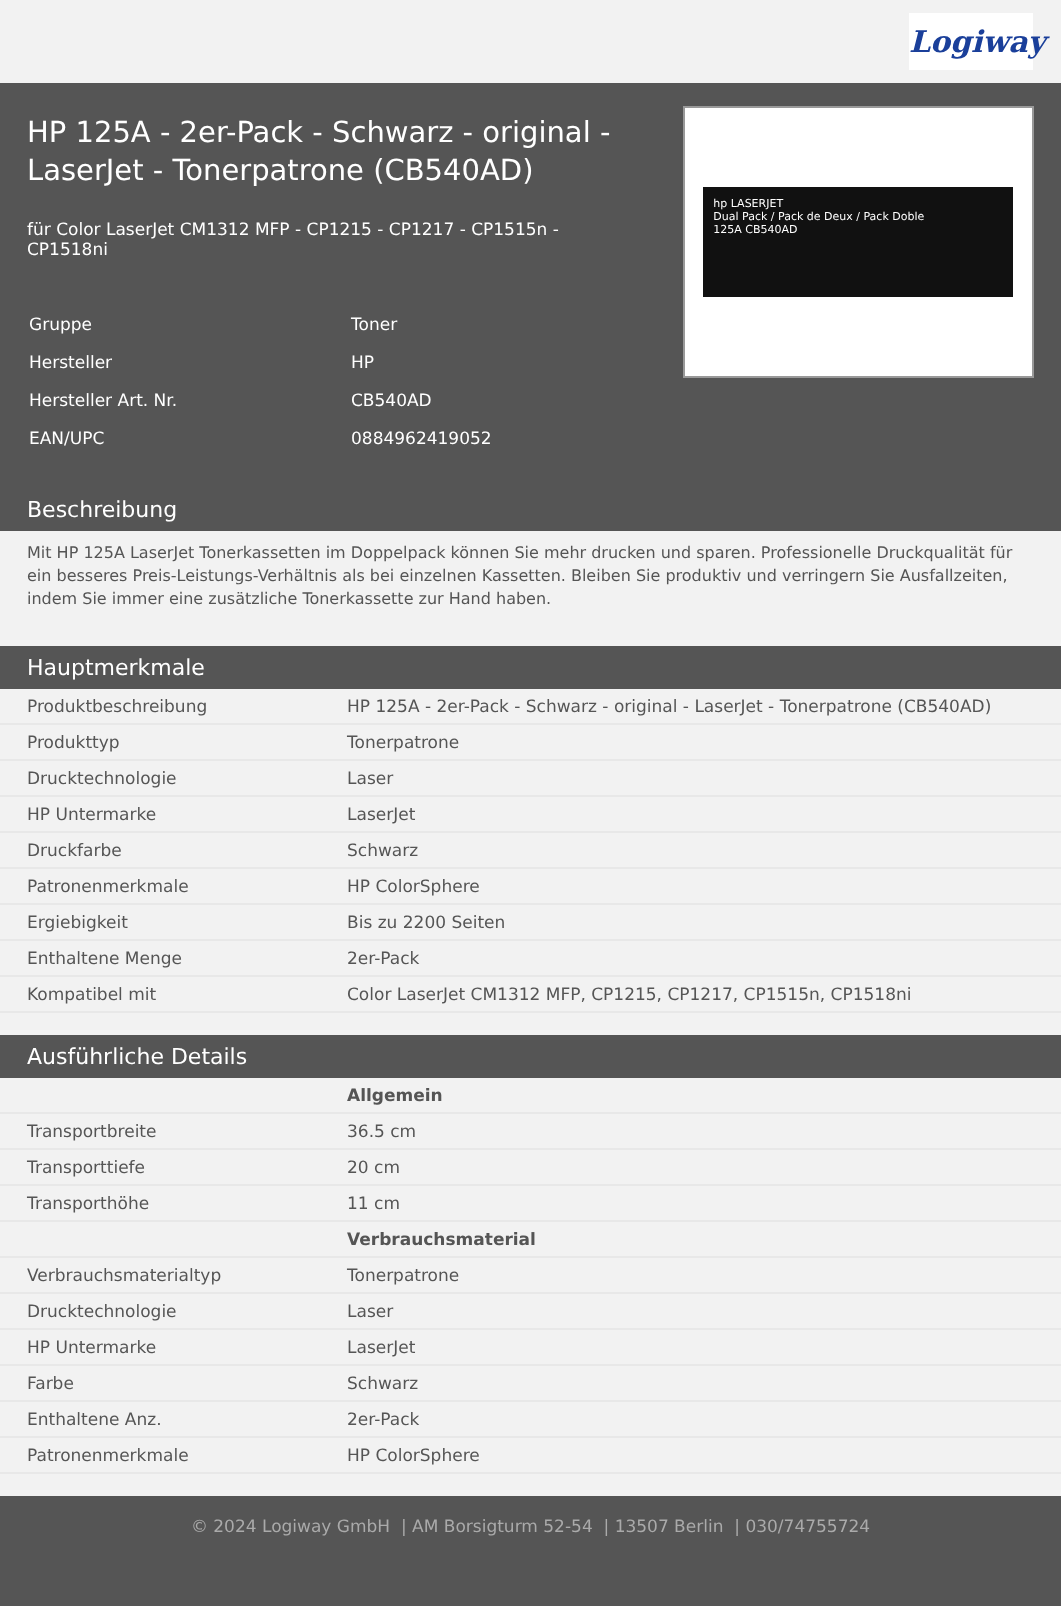Logiway
HP 125A - 2er-Pack - Schwarz - original - LaserJet - Tonerpatrone (CB540AD)
für Color LaserJet CM1312 MFP - CP1215 - CP1217 - CP1515n - CP1518ni
| Gruppe | Toner |
| Hersteller | HP |
| Hersteller Art. Nr. | CB540AD |
| EAN/UPC | 0884962419052 |
hp LASERJET
Dual Pack / Pack de Deux / Pack Doble
125A CB540AD
Beschreibung
Mit HP 125A LaserJet Tonerkassetten im Doppelpack können Sie mehr drucken und sparen. Professionelle Druckqualität für ein besseres Preis-Leistungs-Verhältnis als bei einzelnen Kassetten. Bleiben Sie produktiv und verringern Sie Ausfallzeiten, indem Sie immer eine zusätzliche Tonerkassette zur Hand haben.
Hauptmerkmale
| Produktbeschreibung | HP 125A - 2er-Pack - Schwarz - original - LaserJet - Tonerpatrone (CB540AD) |
| Produkttyp | Tonerpatrone |
| Drucktechnologie | Laser |
| HP Untermarke | LaserJet |
| Druckfarbe | Schwarz |
| Patronenmerkmale | HP ColorSphere |
| Ergiebigkeit | Bis zu 2200 Seiten |
| Enthaltene Menge | 2er-Pack |
| Kompatibel mit | Color LaserJet CM1312 MFP, CP1215, CP1217, CP1515n, CP1518ni |
Ausführliche Details
| | Allgemein |
| Transportbreite | 36.5 cm |
| Transporttiefe | 20 cm |
| Transporthöhe | 11 cm |
| | Verbrauchsmaterial |
| Verbrauchsmaterialtyp | Tonerpatrone |
| Drucktechnologie | Laser |
| HP Untermarke | LaserJet |
| Farbe | Schwarz |
| Enthaltene Anz. | 2er-Pack |
| Patronenmerkmale | HP ColorSphere |
© 2024 Logiway GmbH | AM Borsigturm 52-54 | 13507 Berlin | 030/74755724